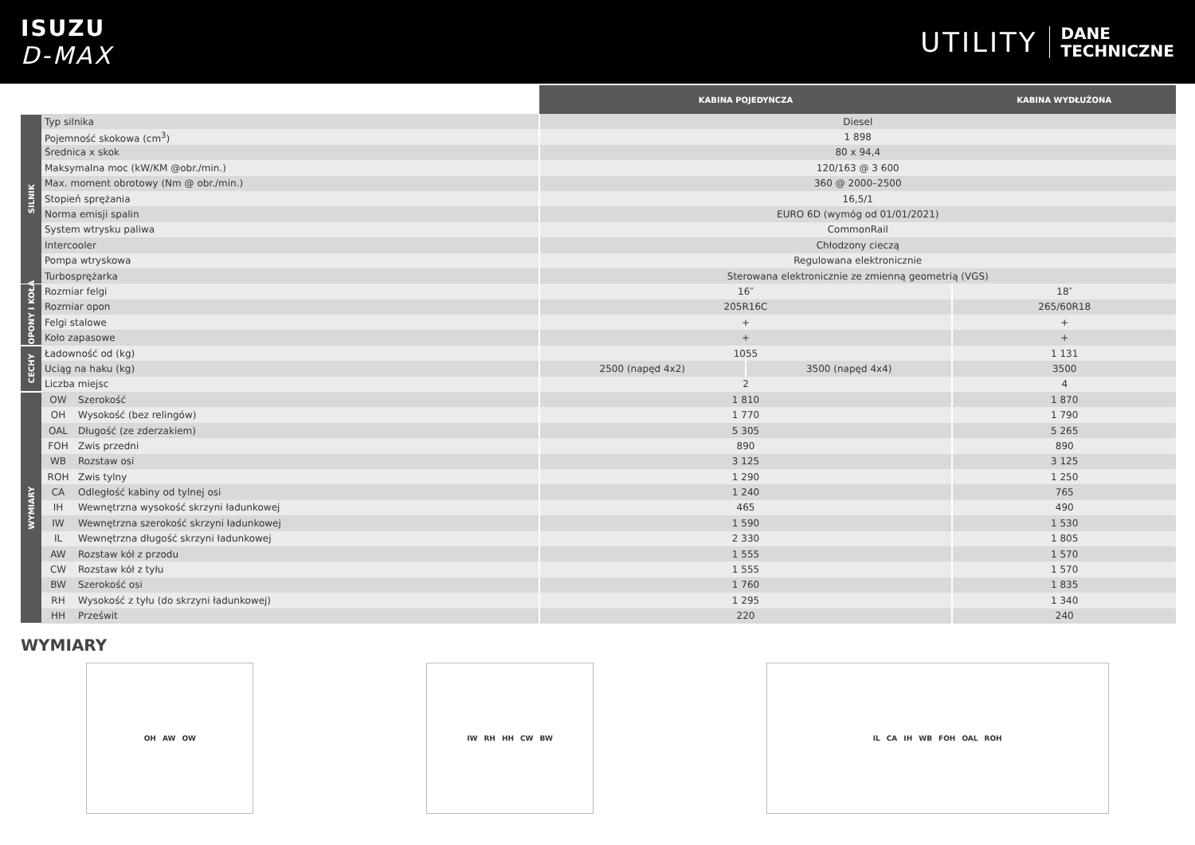ISUZU
D-MAX
UTILITY
DANE
TECHNICZNE
| | | | KABINA POJEDYNCZA | | KABINA WYDŁUŻONA |
| --- | --- | --- | --- | --- | --- |
| SILNIK | Typ silnika | | Diesel | | |
| | Pojemność skokowa (cm<sup>3</sup>) | | 1 898 | | |
| | Średnica x skok | | 80 x 94,4 | | |
| | Maksymalna moc (kW/KM @obr./min.) | | 120/163 @ 3 600 | | |
| | Max. moment obrotowy (Nm @ obr./min.) | | 360 @ 2000–2500 | | |
| | Stopień sprężania | | 16,5/1 | | |
| | Norma emisji spalin | | EURO 6D (wymóg od 01/01/2021) | | |
| | System wtrysku paliwa | | CommonRail | | |
| | Intercooler | | Chłodzony cieczą | | |
| | Pompa wtryskowa | | Regulowana elektronicznie | | |
| | Turbosprężarka | | Sterowana elektronicznie ze zmienną geometrią (VGS) | | |
| OPONY I KOŁA | Rozmiar felgi | | 16″ | | 18″ |
| | Rozmiar opon | | 205R16C | | 265/60R18 |
| | Felgi stalowe | | + | | + |
| | Koło zapasowe | | + | | + |
| CECHY | Ładowność od (kg) | | 1055 | | 1 131 |
| | Uciąg na haku (kg) | | 2500 (napęd 4x2) | 3500 (napęd 4x4) | 3500 |
| | Liczba miejsc | | 2 | | 4 |
| WYMIARY | OW | Szerokość | 1 810 | | 1 870 |
| | OH | Wysokość (bez relingów) | 1 770 | | 1 790 |
| | OAL | Długość (ze zderzakiem) | 5 305 | | 5 265 |
| | FOH | Zwis przedni | 890 | | 890 |
| | WB | Rozstaw osi | 3 125 | | 3 125 |
| | ROH | Zwis tylny | 1 290 | | 1 250 |
| | CA | Odległość kabiny od tylnej osi | 1 240 | | 765 |
| | IH | Wewnętrzna wysokość skrzyni ładunkowej | 465 | | 490 |
| | IW | Wewnętrzna szerokość skrzyni ładunkowej | 1 590 | | 1 530 |
| | IL | Wewnętrzna długość skrzyni ładunkowej | 2 330 | | 1 805 |
| | AW | Rozstaw kół z przodu | 1 555 | | 1 570 |
| | CW | Rozstaw kół z tyłu | 1 555 | | 1 570 |
| | BW | Szerokość osi | 1 760 | | 1 835 |
| | RH | Wysokość z tyłu (do skrzyni ładunkowej) | 1 295 | | 1 340 |
| | HH | Prześwit | 220 | | 240 |
WYMIARY
OH AW OW IW RH HH CW BW IL CA IH WB FOH OAL ROH